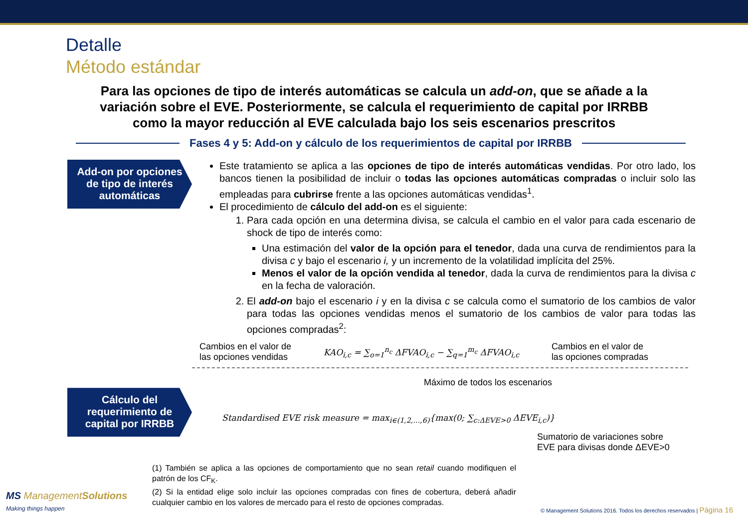Detalle
Método estándar
Para las opciones de tipo de interés automáticas se calcula un add-on, que se añade a la variación sobre el EVE. Posteriormente, se calcula el requerimiento de capital por IRRBB como la mayor reducción al EVE calculada bajo los seis escenarios prescritos
Fases 4 y 5: Add-on y cálculo de los requerimientos de capital por IRRBB
Add-on por opciones de tipo de interés automáticas
Este tratamiento se aplica a las opciones de tipo de interés automáticas vendidas. Por otro lado, los bancos tienen la posibilidad de incluir o todas las opciones automáticas compradas o incluir solo las empleadas para cubrirse frente a las opciones automáticas vendidas<sup>1</sup>.
El procedimiento de cálculo del add-on es el siguiente:
1. Para cada opción en una determina divisa, se calcula el cambio en el valor para cada escenario de shock de tipo de interés como:
Una estimación del valor de la opción para el tenedor, dada una curva de rendimientos para la divisa c y bajo el escenario i, y un incremento de la volatilidad implícita del 25%.
Menos el valor de la opción vendida al tenedor, dada la curva de rendimientos para la divisa c en la fecha de valoración.
2. El add-on bajo el escenario i y en la divisa c se calcula como el sumatorio de los cambios de valor para todas las opciones vendidas menos el sumatorio de los cambios de valor para todas las opciones compradas<sup>2</sup>:
Cambios en el valor de
las opciones vendidas KAO<sub>i,c</sub> = ∑<sub>o=1</sub><sup>n<sub>c</sub></sup> ΔFVAO<sub>i,c</sub> − ∑<sub>q=1</sub><sup>m<sub>c</sub></sup> ΔFVAO<sub>i,c</sub> Cambios en el valor de
las opciones compradas
Máximo de todos los escenarios
Cálculo del requerimiento de capital por IRRBB
Standardised EVE risk measure = max<sub>i∈(1,2,…,6)</sub>{max(0; ∑<sub>c:ΔEVE>0</sub> ΔEVE<sub>i,c</sub>)}
Sumatorio de variaciones sobre
EVE para divisas donde ΔEVE>0
(1) También se aplica a las opciones de comportamiento que no sean retail cuando modifiquen el patrón de los CF<sub>K</sub>.
(2) Si la entidad elige solo incluir las opciones compradas con fines de cobertura, deberá añadir cualquier cambio en los valores de mercado para el resto de opciones compradas.
MS ManagementSolutions
Making things happen
© Management Solutions 2016. Todos los derechos reservados | Página 16